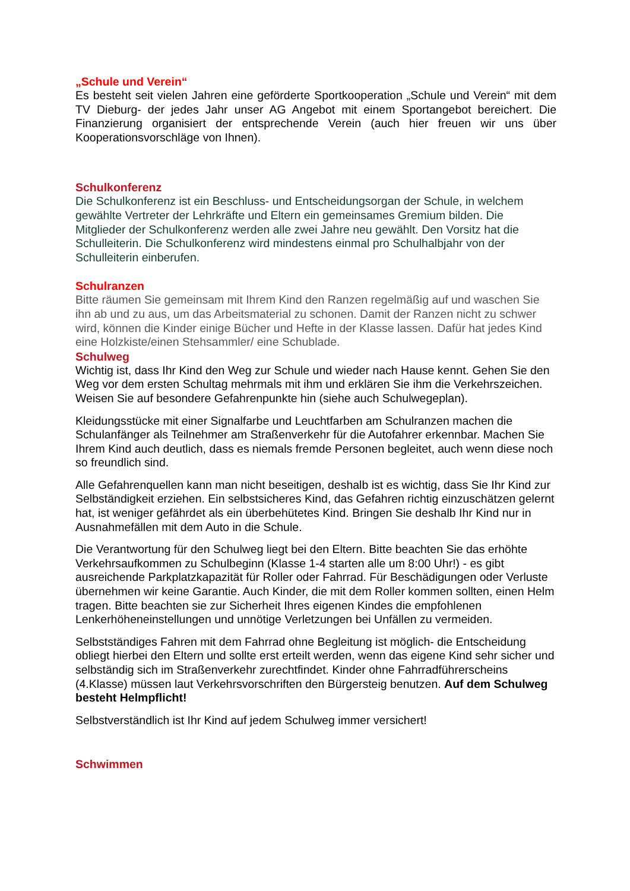„Schule und Verein“
Es besteht seit vielen Jahren eine geförderte Sportkooperation „Schule und Verein“ mit dem TV Dieburg- der jedes Jahr unser AG Angebot mit einem Sportangebot bereichert. Die Finanzierung organisiert der entsprechende Verein (auch hier freuen wir uns über Kooperationsvorschläge von Ihnen).
Schulkonferenz
Die Schulkonferenz ist ein Beschluss- und Entscheidungsorgan der Schule, in welchem gewählte Vertreter der Lehrkräfte und Eltern ein gemeinsames Gremium bilden. Die Mitglieder der Schulkonferenz werden alle zwei Jahre neu gewählt. Den Vorsitz hat die Schulleiterin. Die Schulkonferenz wird mindestens einmal pro Schulhalbjahr von der Schulleiterin einberufen.
Schulranzen
Bitte räumen Sie gemeinsam mit Ihrem Kind den Ranzen regelmäßig auf und waschen Sie ihn ab und zu aus, um das Arbeitsmaterial zu schonen. Damit der Ranzen nicht zu schwer wird, können die Kinder einige Bücher und Hefte in der Klasse lassen. Dafür hat jedes Kind eine Holzkiste/einen Stehsammler/ eine Schublade.
Schulweg
Wichtig ist, dass Ihr Kind den Weg zur Schule und wieder nach Hause kennt. Gehen Sie den Weg vor dem ersten Schultag mehrmals mit ihm und erklären Sie ihm die Verkehrszeichen. Weisen Sie auf besondere Gefahrenpunkte hin (siehe auch Schulwegeplan).
Kleidungsstücke mit einer Signalfarbe und Leuchtfarben am Schulranzen machen die Schulanfänger als Teilnehmer am Straßenverkehr für die Autofahrer erkennbar. Machen Sie Ihrem Kind auch deutlich, dass es niemals fremde Personen begleitet, auch wenn diese noch so freundlich sind.
Alle Gefahrenquellen kann man nicht beseitigen, deshalb ist es wichtig, dass Sie Ihr Kind zur Selbständigkeit erziehen. Ein selbstsicheres Kind, das Gefahren richtig einzuschätzen gelernt hat, ist weniger gefährdet als ein überbehütetes Kind. Bringen Sie deshalb Ihr Kind nur in Ausnahmefällen mit dem Auto in die Schule.
Die Verantwortung für den Schulweg liegt bei den Eltern. Bitte beachten Sie das erhöhte Verkehrsaufkommen zu Schulbeginn (Klasse 1-4 starten alle um 8:00 Uhr!) - es gibt ausreichende Parkplatzkapazität für Roller oder Fahrrad. Für Beschädigungen oder Verluste übernehmen wir keine Garantie. Auch Kinder, die mit dem Roller kommen sollten, einen Helm tragen. Bitte beachten sie zur Sicherheit Ihres eigenen Kindes die empfohlenen Lenkerhöheneinstellungen und unnötige Verletzungen bei Unfällen zu vermeiden.
Selbstständiges Fahren mit dem Fahrrad ohne Begleitung ist möglich- die Entscheidung obliegt hierbei den Eltern und sollte erst erteilt werden, wenn das eigene Kind sehr sicher und selbständig sich im Straßenverkehr zurechtfindet. Kinder ohne Fahrradführerscheins (4.Klasse) müssen laut Verkehrsvorschriften den Bürgersteig benutzen. Auf dem Schulweg besteht Helmpflicht!
Selbstverständlich ist Ihr Kind auf jedem Schulweg immer versichert!
Schwimmen